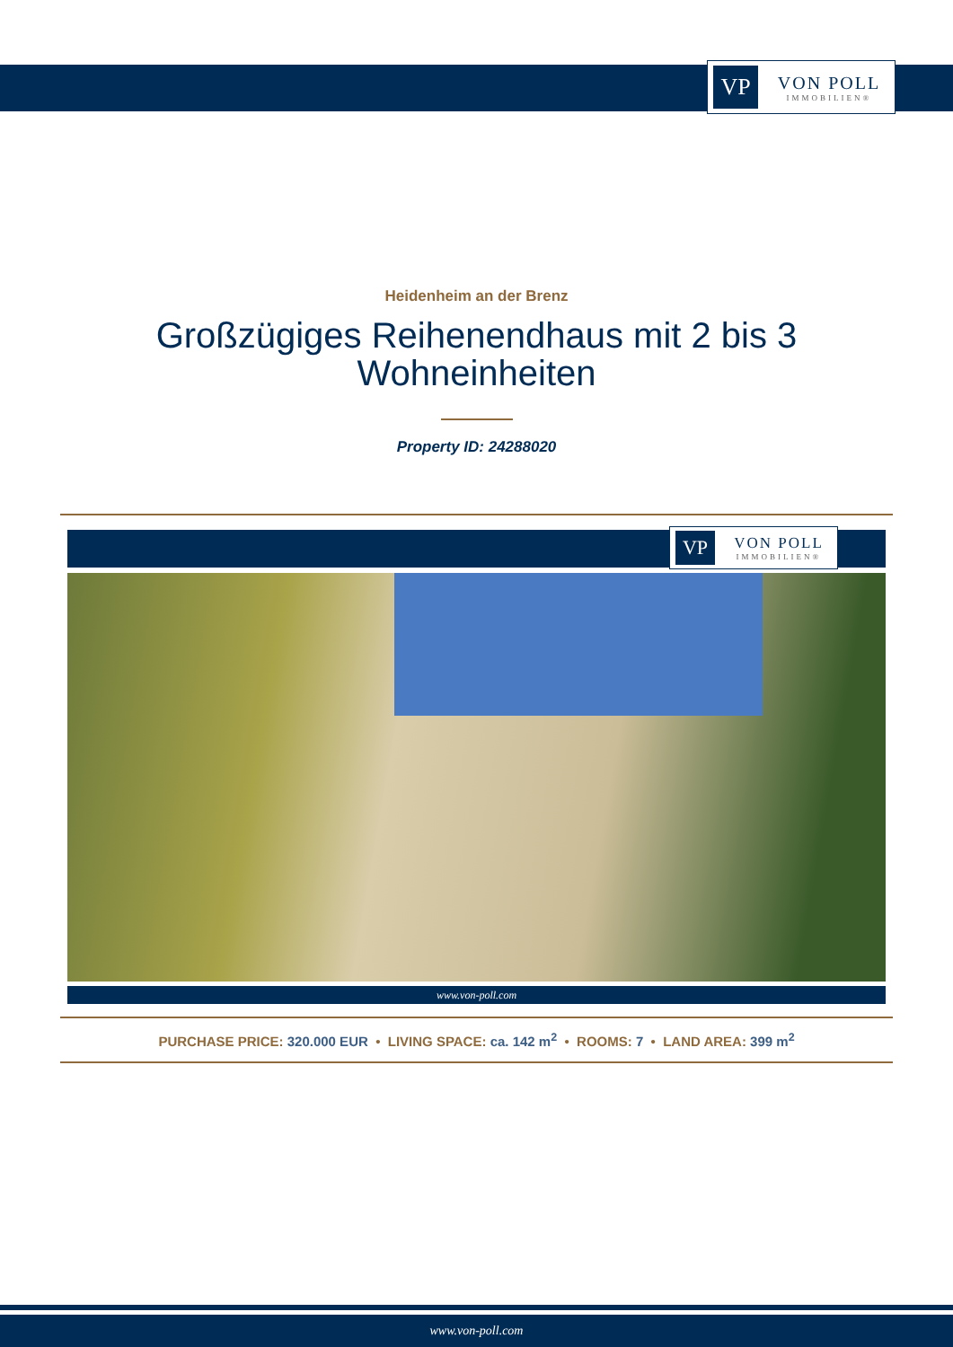VP
VON POLL
IMMOBILIEN®
Heidenheim an der Brenz
Großzügiges Reihenendhaus mit 2 bis 3
Wohneinheiten
Property ID: 24288020
VP
VON POLL
IMMOBILIEN®
www.von-poll.com
PURCHASE PRICE: 320.000 EUR • LIVING SPACE: ca. 142 m<sup>2</sup> • ROOMS: 7 • LAND AREA: 399 m<sup>2</sup>
www.von-poll.com